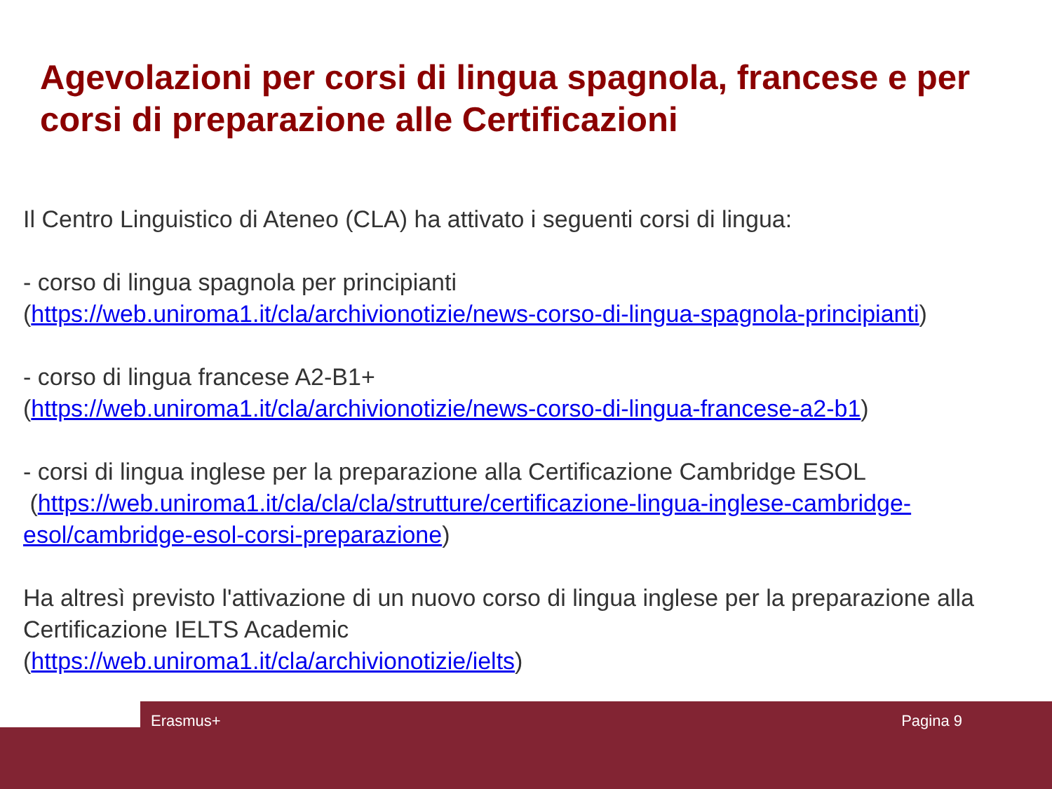Agevolazioni per corsi di lingua spagnola, francese e per corsi di preparazione alle Certificazioni
Il Centro Linguistico di Ateneo (CLA) ha attivato i seguenti corsi di lingua:
- corso di lingua spagnola per principianti
(https://web.uniroma1.it/cla/archivionotizie/news-corso-di-lingua-spagnola-principianti)
- corso di lingua francese A2-B1+
(https://web.uniroma1.it/cla/archivionotizie/news-corso-di-lingua-francese-a2-b1)
- corsi di lingua inglese per la preparazione alla Certificazione Cambridge ESOL
(https://web.uniroma1.it/cla/cla/cla/strutture/certificazione-lingua-inglese-cambridge-esol/cambridge-esol-corsi-preparazione)
Ha altresì previsto l'attivazione di un nuovo corso di lingua inglese per la preparazione alla Certificazione IELTS Academic
(https://web.uniroma1.it/cla/archivionotizie/ielts)
Erasmus+ Pagina 9